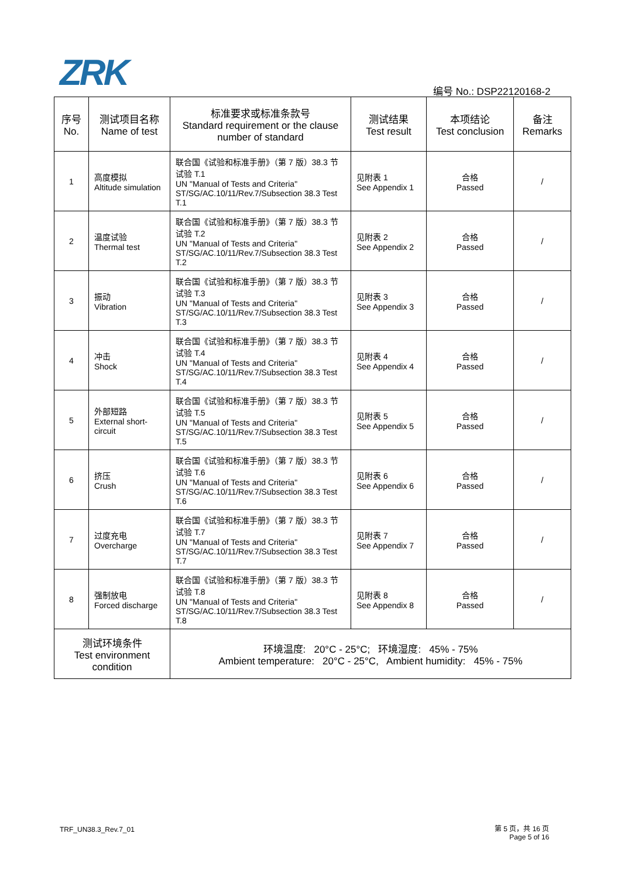ZRK 编号 No.: DSP22120168-2
| 序号 No. | 测试项目名称 Name of test | 标准要求或标准条款号 Standard requirement or the clause number of standard | 测试结果 Test result | 本项结论 Test conclusion | 备注 Remarks |
| --- | --- | --- | --- | --- | --- |
| 1 | 高度模拟 Altitude simulation | 联合国《试验和标准手册》（第 7 版）38.3 节试验 T.1 UN "Manual of Tests and Criteria" ST/SG/AC.10/11/Rev.7/Subsection 38.3 Test T.1 | 见附表 1 See Appendix 1 | 合格 Passed | / |
| 2 | 温度试验 Thermal test | 联合国《试验和标准手册》（第 7 版）38.3 节试验 T.2 UN "Manual of Tests and Criteria" ST/SG/AC.10/11/Rev.7/Subsection 38.3 Test T.2 | 见附表 2 See Appendix 2 | 合格 Passed | / |
| 3 | 振动 Vibration | 联合国《试验和标准手册》（第 7 版）38.3 节试验 T.3 UN "Manual of Tests and Criteria" ST/SG/AC.10/11/Rev.7/Subsection 38.3 Test T.3 | 见附表 3 See Appendix 3 | 合格 Passed | / |
| 4 | 冲击 Shock | 联合国《试验和标准手册》（第 7 版）38.3 节试验 T.4 UN "Manual of Tests and Criteria" ST/SG/AC.10/11/Rev.7/Subsection 38.3 Test T.4 | 见附表 4 See Appendix 4 | 合格 Passed | / |
| 5 | 外部短路 External short-circuit | 联合国《试验和标准手册》（第 7 版）38.3 节试验 T.5 UN "Manual of Tests and Criteria" ST/SG/AC.10/11/Rev.7/Subsection 38.3 Test T.5 | 见附表 5 See Appendix 5 | 合格 Passed | / |
| 6 | 挤压 Crush | 联合国《试验和标准手册》（第 7 版）38.3 节试验 T.6 UN "Manual of Tests and Criteria" ST/SG/AC.10/11/Rev.7/Subsection 38.3 Test T.6 | 见附表 6 See Appendix 6 | 合格 Passed | / |
| 7 | 过度充电 Overcharge | 联合国《试验和标准手册》（第 7 版）38.3 节试验 T.7 UN "Manual of Tests and Criteria" ST/SG/AC.10/11/Rev.7/Subsection 38.3 Test T.7 | 见附表 7 See Appendix 7 | 合格 Passed | / |
| 8 | 强制放电 Forced discharge | 联合国《试验和标准手册》（第 7 版）38.3 节试验 T.8 UN "Manual of Tests and Criteria" ST/SG/AC.10/11/Rev.7/Subsection 38.3 Test T.8 | 见附表 8 See Appendix 8 | 合格 Passed | / |
| 测试环境条件 Test environment condition | | 环境温度: 20°C - 25°C; 环境湿度: 45% - 75% Ambient temperature: 20°C - 25°C, Ambient humidity: 45% - 75% | | | |
TRF_UN38.3_Rev.7_01
第 5 页，共 16 页
Page 5 of 16